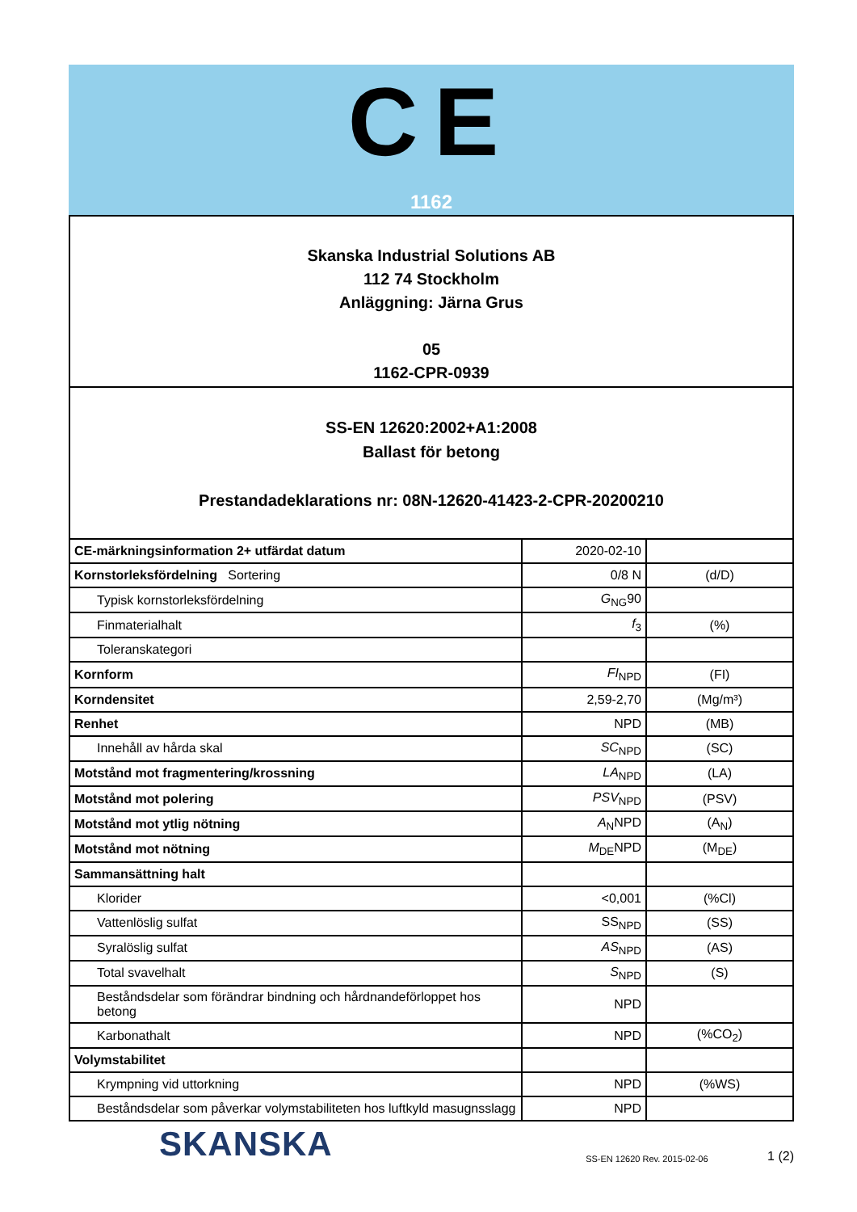CE
1162
Skanska Industrial Solutions AB
112 74 Stockholm
Anläggning: Järna Grus
05
1162-CPR-0939
SS-EN 12620:2002+A1:2008
Ballast för betong
Prestandadeklarations nr: 08N-12620-41423-2-CPR-20200210
| CE-märkningsinformation 2+ utfärdat datum | 2020-02-10 | |
| Kornstorleksfördelning Sortering | 0/8 N | (d/D) |
| Typisk kornstorleksfördelning | G<sub>NG</sub>90 | |
| Finmaterialhalt | f<sub>3</sub> | (%) |
| Toleranskategori | | |
| Kornform | FI<sub>NPD</sub> | (FI) |
| Korndensitet | 2,59-2,70 | (Mg/m³) |
| Renhet | NPD | (MB) |
| Innehåll av hårda skal | SC<sub>NPD</sub> | (SC) |
| Motstånd mot fragmentering/krossning | LA<sub>NPD</sub> | (LA) |
| Motstånd mot polering | PSV<sub>NPD</sub> | (PSV) |
| Motstånd mot ytlig nötning | A<sub>N</sub>NPD | (A<sub>N</sub>) |
| Motstånd mot nötning | M<sub>DE</sub>NPD | (M<sub>DE</sub>) |
| Sammansättning halt | | |
| Klorider | <0,001 | (%Cl) |
| Vattenlöslig sulfat | SS<sub>NPD</sub> | (SS) |
| Syralöslig sulfat | AS<sub>NPD</sub> | (AS) |
| Total svavelhalt | S<sub>NPD</sub> | (S) |
| Beståndsdelar som förändrar bindning och hårdnandeförloppet hos betong | NPD | |
| Karbonathalt | NPD | (%CO<sub>2</sub>) |
| Volymstabilitet | | |
| Krympning vid uttorkning | NPD | (%WS) |
| Beståndsdelar som påverkar volymstabiliteten hos luftkyld masugnsslagg | NPD | |
SKANSKA
SS-EN 12620 Rev. 2015-02-06
1 (2)